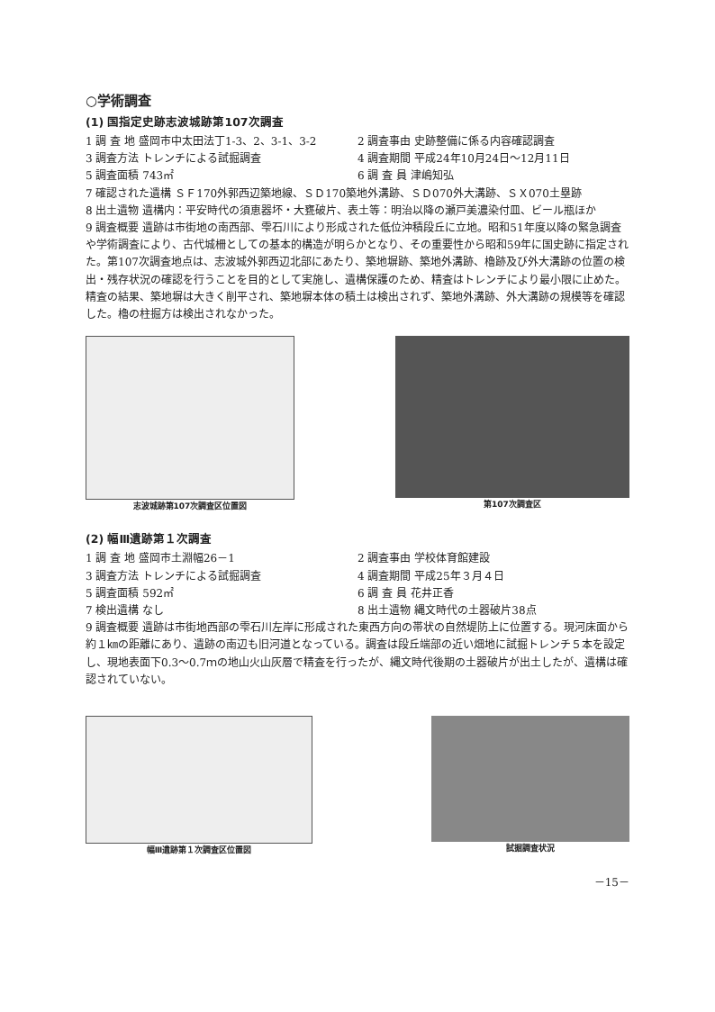○学術調査
(1) 国指定史跡志波城跡第107次調査
1 調 査 地 盛岡市中太田法丁1-3、2、3-1、3-2
2 調査事由 史跡整備に係る内容確認調査
3 調査方法 トレンチによる試掘調査 4 調査期間 平成24年10月24日～12月11日
5 調査面積 743㎡ 6 調 査 員 津嶋知弘
7 確認された遺構 ＳＦ170外郭西辺築地線、ＳＤ170築地外溝跡、ＳＤ070外大溝跡、ＳＸ070土塁跡
8 出土遺物 遺構内：平安時代の須恵器坏・大甕破片、表土等：明治以降の瀬戸美濃染付皿、ビール瓶ほか
9 調査概要 遺跡は市街地の南西部、雫石川により形成された低位沖積段丘に立地。昭和51年度以降の緊急調査や学術調査により、古代城柵としての基本的構造が明らかとなり、その重要性から昭和59年に国史跡に指定された。第107次調査地点は、志波城外郭西辺北部にあたり、築地塀跡、築地外溝跡、櫓跡及び外大溝跡の位置の検出・残存状況の確認を行うことを目的として実施し、遺構保護のため、精査はトレンチにより最小限に止めた。精査の結果、築地塀は大きく削平され、築地塀本体の積土は検出されず、築地外溝跡、外大溝跡の規模等を確認した。櫓の柱掘方は検出されなかった。
志波城跡第107次調査区位置図 第107次調査区
(2) 幅Ⅲ遺跡第１次調査
1 調 査 地 盛岡市土淵幅26－1 2 調査事由 学校体育館建設
3 調査方法 トレンチによる試掘調査 4 調査期間 平成25年３月４日
5 調査面積 592㎡ 6 調 査 員 花井正香
7 検出遺構 なし 8 出土遺物 縄文時代の土器破片38点
9 調査概要 遺跡は市街地西部の雫石川左岸に形成された東西方向の帯状の自然堤防上に位置する。現河床面から約１㎞の距離にあり、遺跡の南辺も旧河道となっている。調査は段丘端部の近い畑地に試掘トレンチ５本を設定し、現地表面下0.3～0.7ｍの地山火山灰層で精査を行ったが、縄文時代後期の土器破片が出土したが、遺構は確認されていない。
幅Ⅲ遺跡第１次調査区位置図 試掘調査状況
－15－